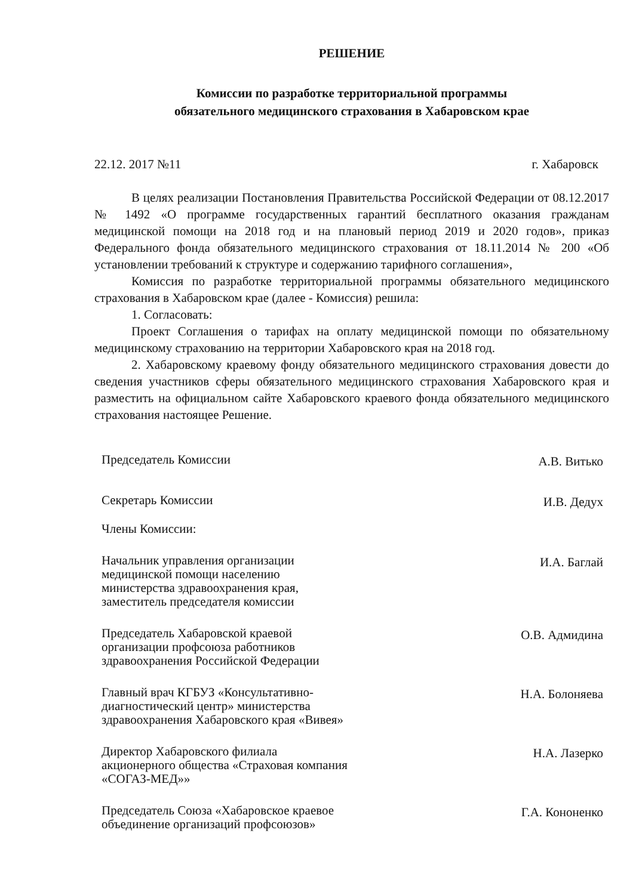РЕШЕНИЕ
Комиссии по разработке территориальной программы
обязательного медицинского страхования в Хабаровском крае
22.12. 2017 №11 г. Хабаровск
В целях реализации Постановления Правительства Российской Федерации от 08.12.2017 № 1492 «О программе государственных гарантий бесплатного оказания гражданам медицинской помощи на 2018 год и на плановый период 2019 и 2020 годов», приказ Федерального фонда обязательного медицинского страхования от 18.11.2014 № 200 «Об установлении требований к структуре и содержанию тарифного соглашения»,
Комиссия по разработке территориальной программы обязательного медицинского страхования в Хабаровском крае (далее - Комиссия) решила:
1. Согласовать:
Проект Соглашения о тарифах на оплату медицинской помощи по обязательному медицинскому страхованию на территории Хабаровского края на 2018 год.
2. Хабаровскому краевому фонду обязательного медицинского страхования довести до сведения участников сферы обязательного медицинского страхования Хабаровского края и разместить на официальном сайте Хабаровского краевого фонда обязательного медицинского страхования настоящее Решение.
Председатель Комиссии
А.В. Витько
Секретарь Комиссии
И.В. Дедух
Члены Комиссии:
Начальник управления организации медицинской помощи населению министерства здравоохранения края, заместитель председателя комиссии
И.А. Баглай
Председатель Хабаровской краевой организации профсоюза работников здравоохранения Российской Федерации
О.В. Адмидина
Главный врач КГБУЗ «Консультативно-диагностический центр» министерства здравоохранения Хабаровского края «Вивея»
Н.А. Болоняева
Директор Хабаровского филиала акционерного общества «Страховая компания «СОГАЗ-МЕД»»
Н.А. Лазерко
Председатель Союза «Хабаровское краевое объединение организаций профсоюзов»
Г.А. Кононенко